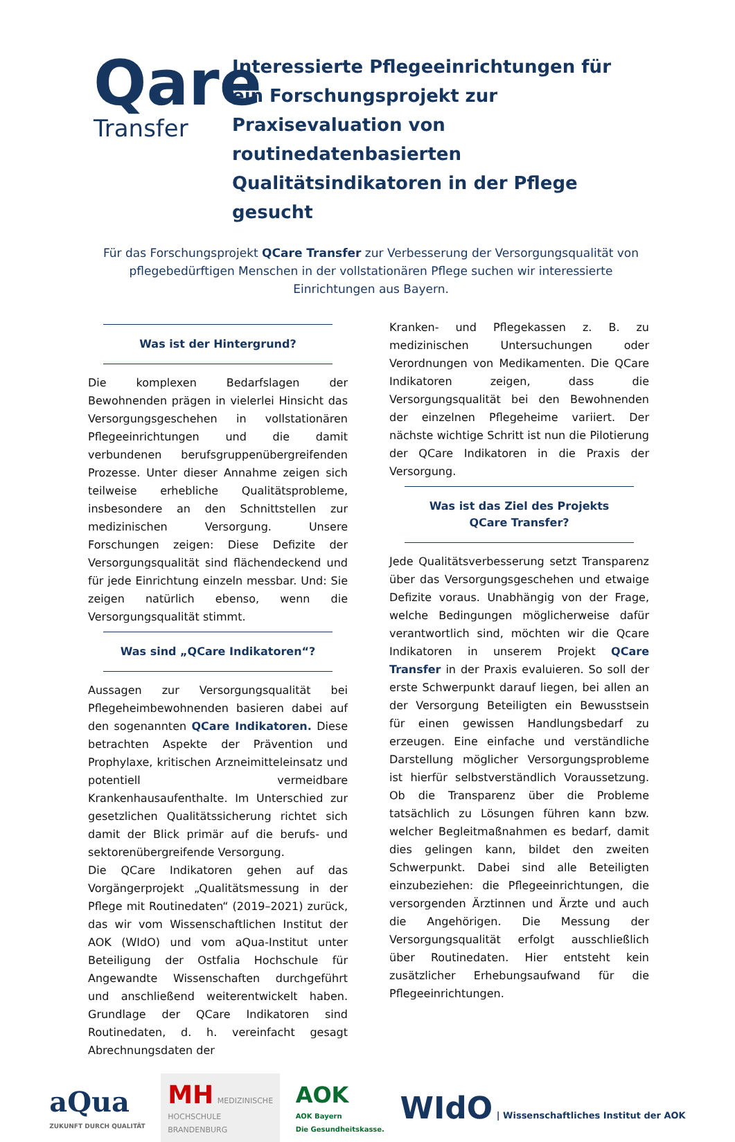Qare
Transfer
Interessierte Pflegeeinrichtungen für ein Forschungsprojekt zur Praxisevaluation von routinedatenbasierten Qualitätsindikatoren in der Pflege gesucht
Für das Forschungsprojekt QCare Transfer zur Verbesserung der Versorgungsqualität von pflegebedürftigen Menschen in der vollstationären Pflege suchen wir interessierte Einrichtungen aus Bayern.
Was ist der Hintergrund?
Die komplexen Bedarfslagen der Bewohnenden prägen in vielerlei Hinsicht das Versorgungsgeschehen in vollstationären Pflegeeinrichtungen und die damit verbundenen berufsgruppenübergreifenden Prozesse. Unter dieser Annahme zeigen sich teilweise erhebliche Qualitätsprobleme, insbesondere an den Schnittstellen zur medizinischen Versorgung. Unsere Forschungen zeigen: Diese Defizite der Versorgungsqualität sind flächendeckend und für jede Einrichtung einzeln messbar. Und: Sie zeigen natürlich ebenso, wenn die Versorgungsqualität stimmt.
Was sind „QCare Indikatoren“?
Aussagen zur Versorgungsqualität bei Pflegeheimbewohnenden basieren dabei auf den sogenannten QCare Indikatoren. Diese betrachten Aspekte der Prävention und Prophylaxe, kritischen Arzneimitteleinsatz und potentiell vermeidbare Krankenhausaufenthalte. Im Unterschied zur gesetzlichen Qualitätssicherung richtet sich damit der Blick primär auf die berufs- und sektorenübergreifende Versorgung.
Die QCare Indikatoren gehen auf das Vorgängerprojekt „Qualitätsmessung in der Pflege mit Routinedaten“ (2019–2021) zurück, das wir vom Wissenschaftlichen Institut der AOK (WIdO) und vom aQua-Institut unter Beteiligung der Ostfalia Hochschule für Angewandte Wissenschaften durchgeführt und anschließend weiterentwickelt haben. Grundlage der QCare Indikatoren sind Routinedaten, d. h. vereinfacht gesagt Abrechnungsdaten der
Kranken- und Pflegekassen z. B. zu medizinischen Untersuchungen oder Verordnungen von Medikamenten. Die QCare Indikatoren zeigen, dass die Versorgungsqualität bei den Bewohnenden der einzelnen Pflegeheime variiert. Der nächste wichtige Schritt ist nun die Pilotierung der QCare Indikatoren in die Praxis der Versorgung.
Was ist das Ziel des Projekts
QCare Transfer?
Jede Qualitätsverbesserung setzt Transparenz über das Versorgungsgeschehen und etwaige Defizite voraus. Unabhängig von der Frage, welche Bedingungen möglicherweise dafür verantwortlich sind, möchten wir die Qcare Indikatoren in unserem Projekt QCare Transfer in der Praxis evaluieren. So soll der erste Schwerpunkt darauf liegen, bei allen an der Versorgung Beteiligten ein Bewusstsein für einen gewissen Handlungsbedarf zu erzeugen. Eine einfache und verständliche Darstellung möglicher Versorgungsprobleme ist hierfür selbstverständlich Voraussetzung. Ob die Transparenz über die Probleme tatsächlich zu Lösungen führen kann bzw. welcher Begleitmaßnahmen es bedarf, damit dies gelingen kann, bildet den zweiten Schwerpunkt. Dabei sind alle Beteiligten einzubeziehen: die Pflegeeinrichtungen, die versorgenden Ärztinnen und Ärzte und auch die Angehörigen. Die Messung der Versorgungsqualität erfolgt ausschließlich über Routinedaten. Hier entsteht kein zusätzlicher Erhebungsaufwand für die Pflegeeinrichtungen.
aQua
ZUKUNFT DURCH QUALITÄT
MH MEDIZINISCHE
HOCHSCHULE
BRANDENBURG
AOK
AOK Bayern
Die Gesundheitskasse.
WIdO | Wissenschaftliches Institut der AOK